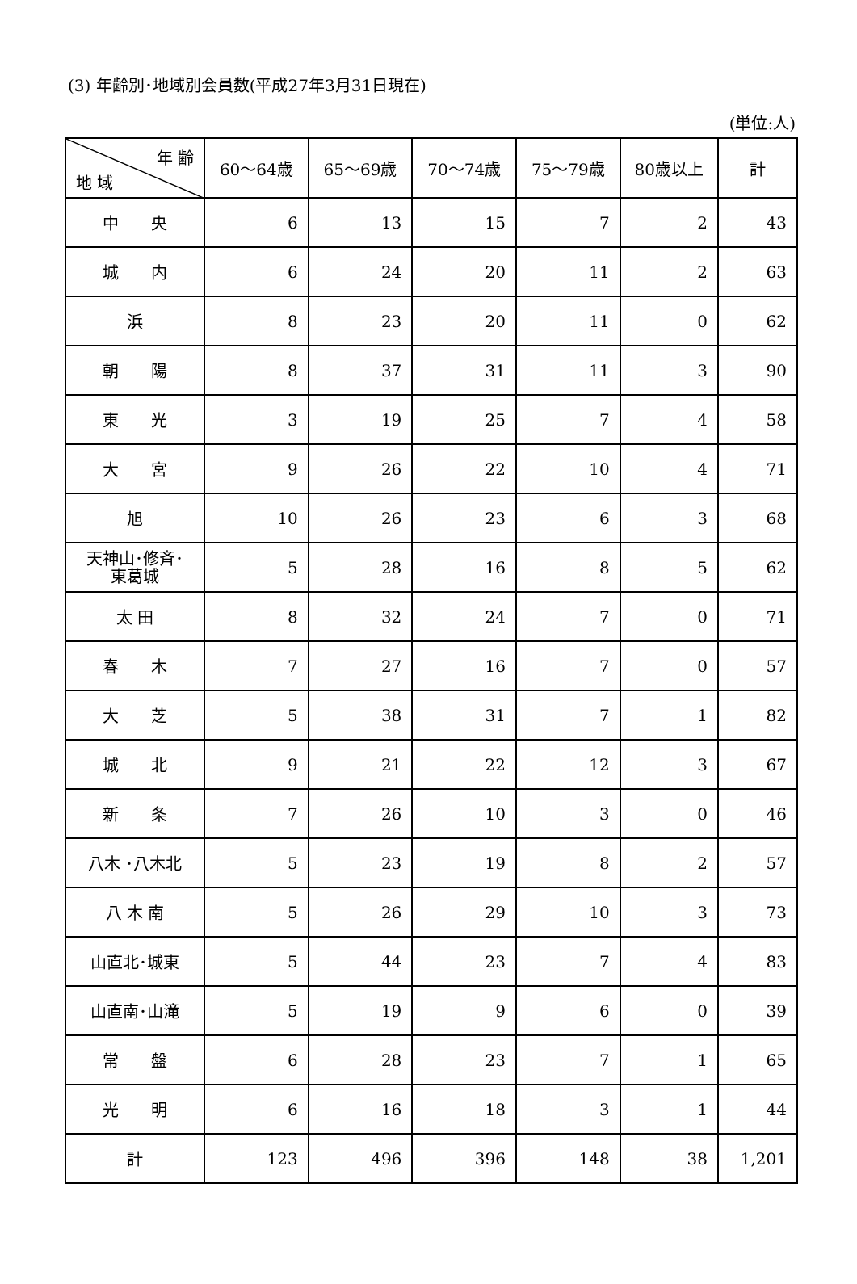(3) 年齢別･地域別会員数(平成27年3月31日現在)
(単位:人)
| 年 齢 地 域 | 60～64歳 | 65～69歳 | 70～74歳 | 75～79歳 | 80歳以上 | 計 |
| --- | --- | --- | --- | --- | --- | --- |
| 中 央 | 6 | 13 | 15 | 7 | 2 | 43 |
| 城 内 | 6 | 24 | 20 | 11 | 2 | 63 |
| 浜 | 8 | 23 | 20 | 11 | 0 | 62 |
| 朝 陽 | 8 | 37 | 31 | 11 | 3 | 90 |
| 東 光 | 3 | 19 | 25 | 7 | 4 | 58 |
| 大 宮 | 9 | 26 | 22 | 10 | 4 | 71 |
| 旭 | 10 | 26 | 23 | 6 | 3 | 68 |
| 天神山･修斉･ 東葛城 | 5 | 28 | 16 | 8 | 5 | 62 |
| 太 田 | 8 | 32 | 24 | 7 | 0 | 71 |
| 春 木 | 7 | 27 | 16 | 7 | 0 | 57 |
| 大 芝 | 5 | 38 | 31 | 7 | 1 | 82 |
| 城 北 | 9 | 21 | 22 | 12 | 3 | 67 |
| 新 条 | 7 | 26 | 10 | 3 | 0 | 46 |
| 八木 ･八木北 | 5 | 23 | 19 | 8 | 2 | 57 |
| 八 木 南 | 5 | 26 | 29 | 10 | 3 | 73 |
| 山直北･城東 | 5 | 44 | 23 | 7 | 4 | 83 |
| 山直南･山滝 | 5 | 19 | 9 | 6 | 0 | 39 |
| 常 盤 | 6 | 28 | 23 | 7 | 1 | 65 |
| 光 明 | 6 | 16 | 18 | 3 | 1 | 44 |
| 計 | 123 | 496 | 396 | 148 | 38 | 1,201 |